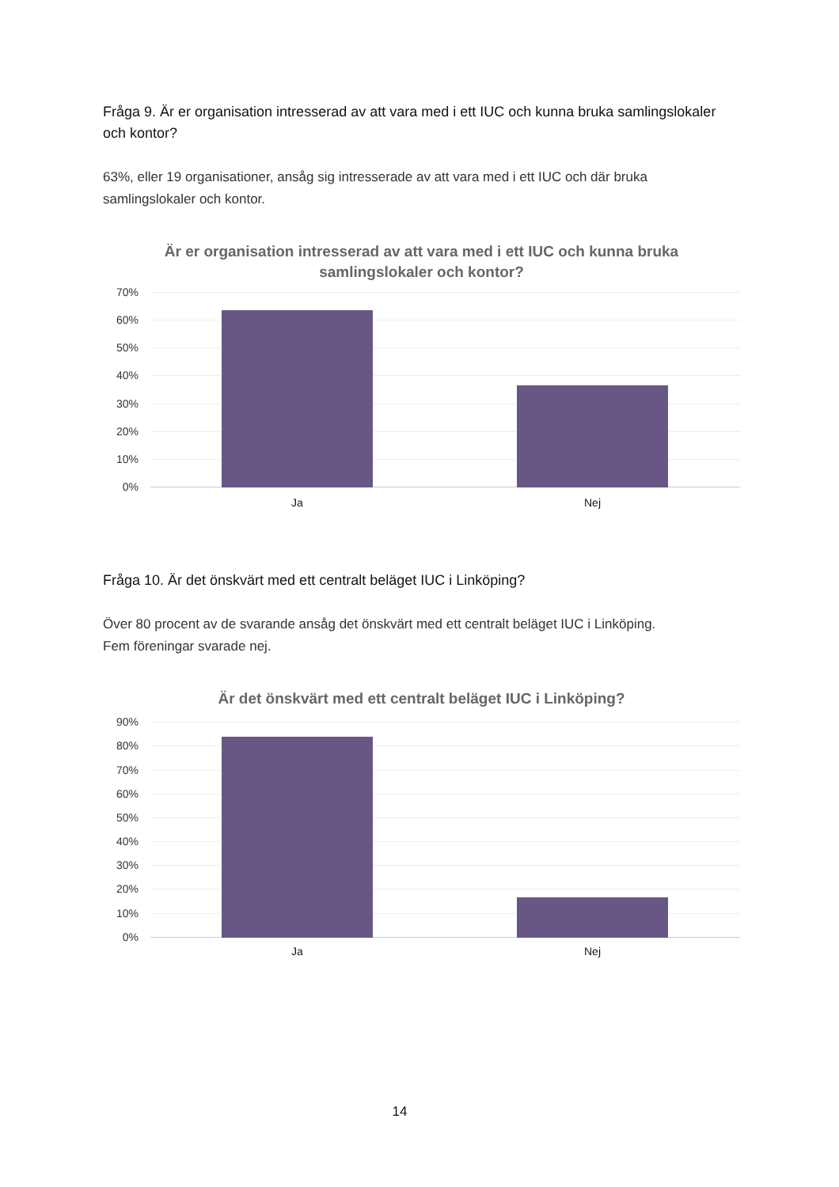Fråga 9. Är er organisation intresserad av att vara med i ett IUC och kunna bruka samlingslokaler och kontor?
63%, eller 19 organisationer, ansåg sig intresserade av att vara med i ett IUC och där bruka samlingslokaler och kontor.
Är er organisation intresserad av att vara med i ett IUC och kunna bruka
samlingslokaler och kontor?
70%
60%
50%
40%
30%
20%
10%
0%
Ja Nej
Fråga 10. Är det önskvärt med ett centralt beläget IUC i Linköping?
Över 80 procent av de svarande ansåg det önskvärt med ett centralt beläget IUC i Linköping.
Fem föreningar svarade nej.
Är det önskvärt med ett centralt beläget IUC i Linköping?
90%
80%
70%
60%
50%
40%
30%
20%
10%
0%
Ja Nej
14